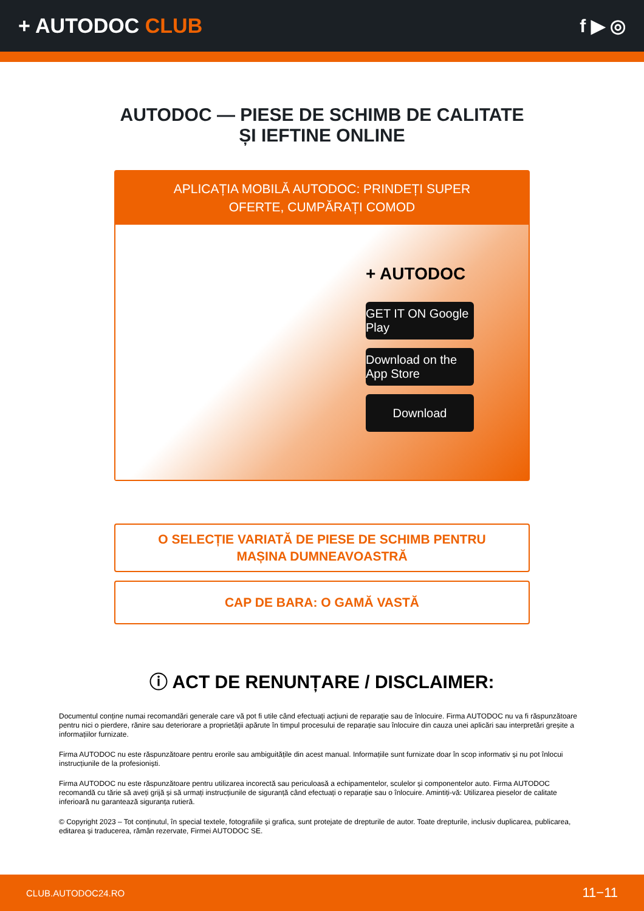+ AUTODOC CLUB f ▶ ◎
AUTODOC — PIESE DE SCHIMB DE CALITATE ȘI IEFTINE ONLINE
APLICAȚIA MOBILĂ AUTODOC: PRINDEȚI SUPER OFERTE, CUMPĂRAȚI COMOD
+ AUTODOC
GET IT ON Google Play
Download on the App Store
Download
O SELECȚIE VARIATĂ DE PIESE DE SCHIMB PENTRU MAȘINA DUMNEAVOASTRĂ
CAP DE BARA: O GAMĂ VASTĂ
ⓘ ACT DE RENUNȚARE / DISCLAIMER:
Documentul conține numai recomandări generale care vă pot fi utile când efectuați acțiuni de reparație sau de înlocuire. Firma AUTODOC nu va fi răspunzătoare pentru nici o pierdere, rănire sau deteriorare a proprietății apărute în timpul procesului de reparație sau înlocuire din cauza unei aplicări sau interpretări greșite a informațiilor furnizate.
Firma AUTODOC nu este răspunzătoare pentru erorile sau ambiguitățile din acest manual. Informațiile sunt furnizate doar în scop informativ și nu pot înlocui instrucțiunile de la profesioniști.
Firma AUTODOC nu este răspunzătoare pentru utilizarea incorectă sau periculoasă a echipamentelor, sculelor și componentelor auto. Firma AUTODOC recomandă cu tărie să aveți grijă și să urmați instrucțiunile de siguranță când efectuați o reparație sau o înlocuire. Amintiți-vă: Utilizarea pieselor de calitate inferioară nu garantează siguranța rutieră.
© Copyright 2023 – Tot conținutul, în special textele, fotografiile și grafica, sunt protejate de drepturile de autor. Toate drepturile, inclusiv duplicarea, publicarea, editarea și traducerea, rămân rezervate, Firmei AUTODOC SE.
CLUB.AUTODOC24.RO 11−11